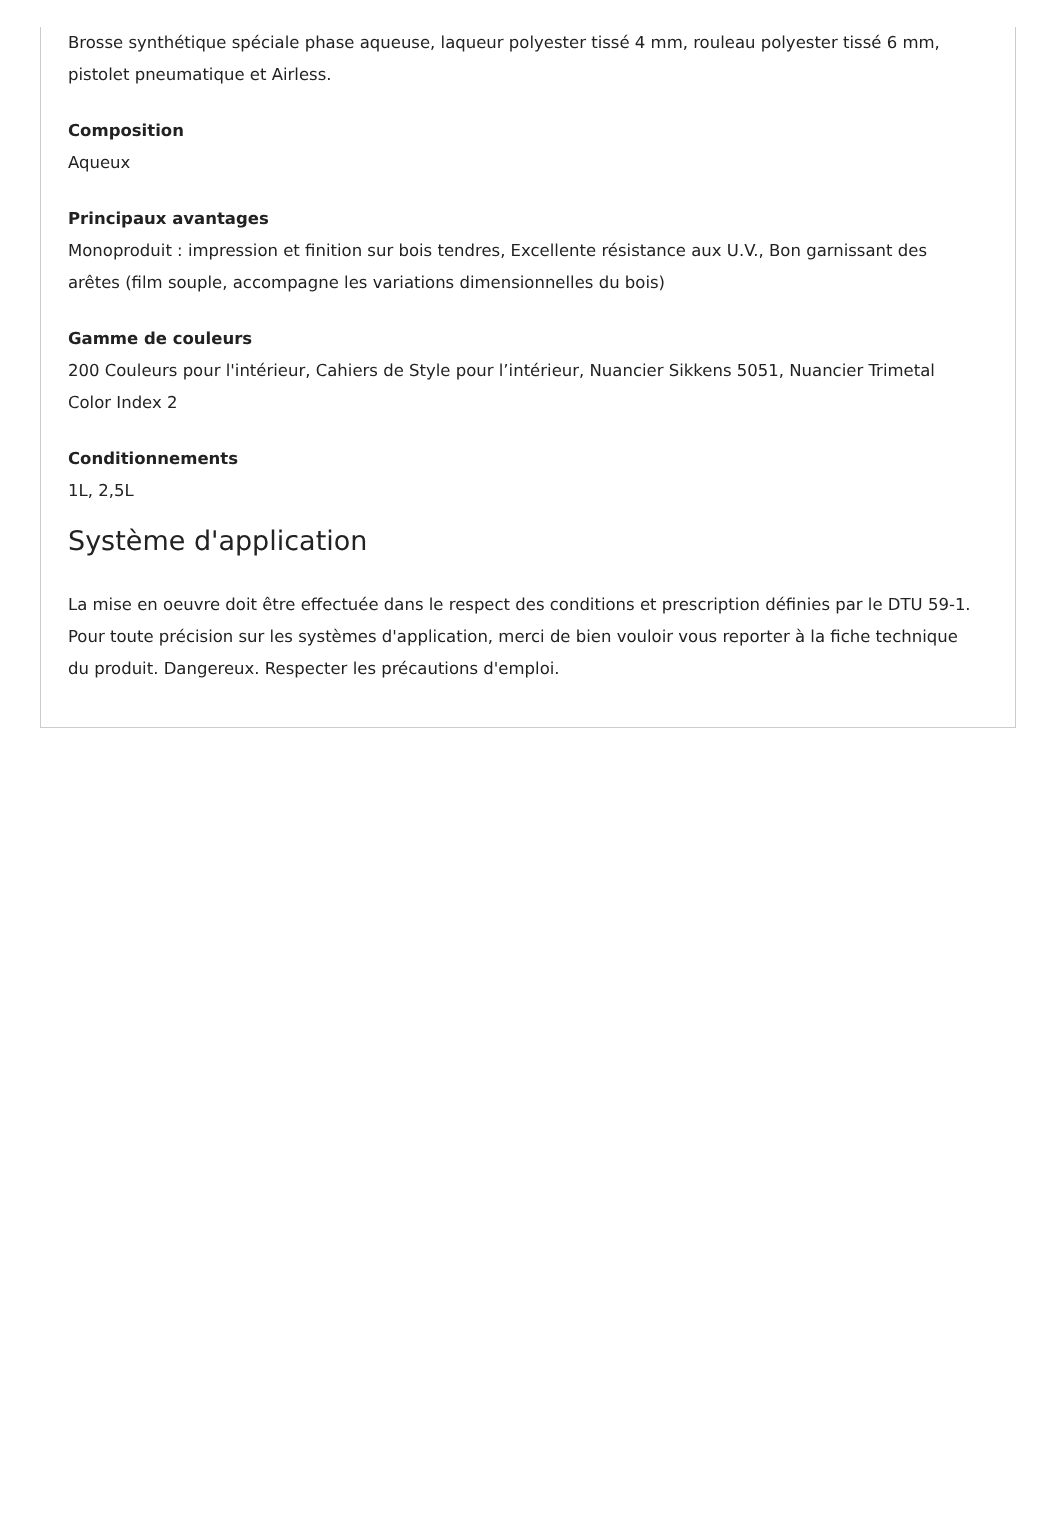Brosse synthétique spéciale phase aqueuse, laqueur polyester tissé 4 mm, rouleau polyester tissé 6 mm, pistolet pneumatique et Airless.
Composition
Aqueux
Principaux avantages
Monoproduit : impression et finition sur bois tendres, Excellente résistance aux U.V., Bon garnissant des arêtes (film souple, accompagne les variations dimensionnelles du bois)
Gamme de couleurs
200 Couleurs pour l'intérieur, Cahiers de Style pour l’intérieur, Nuancier Sikkens 5051, Nuancier Trimetal Color Index 2
Conditionnements
1L, 2,5L
Système d'application
La mise en oeuvre doit être effectuée dans le respect des conditions et prescription définies par le DTU 59-1. Pour toute précision sur les systèmes d'application, merci de bien vouloir vous reporter à la fiche technique du produit. Dangereux. Respecter les précautions d'emploi.